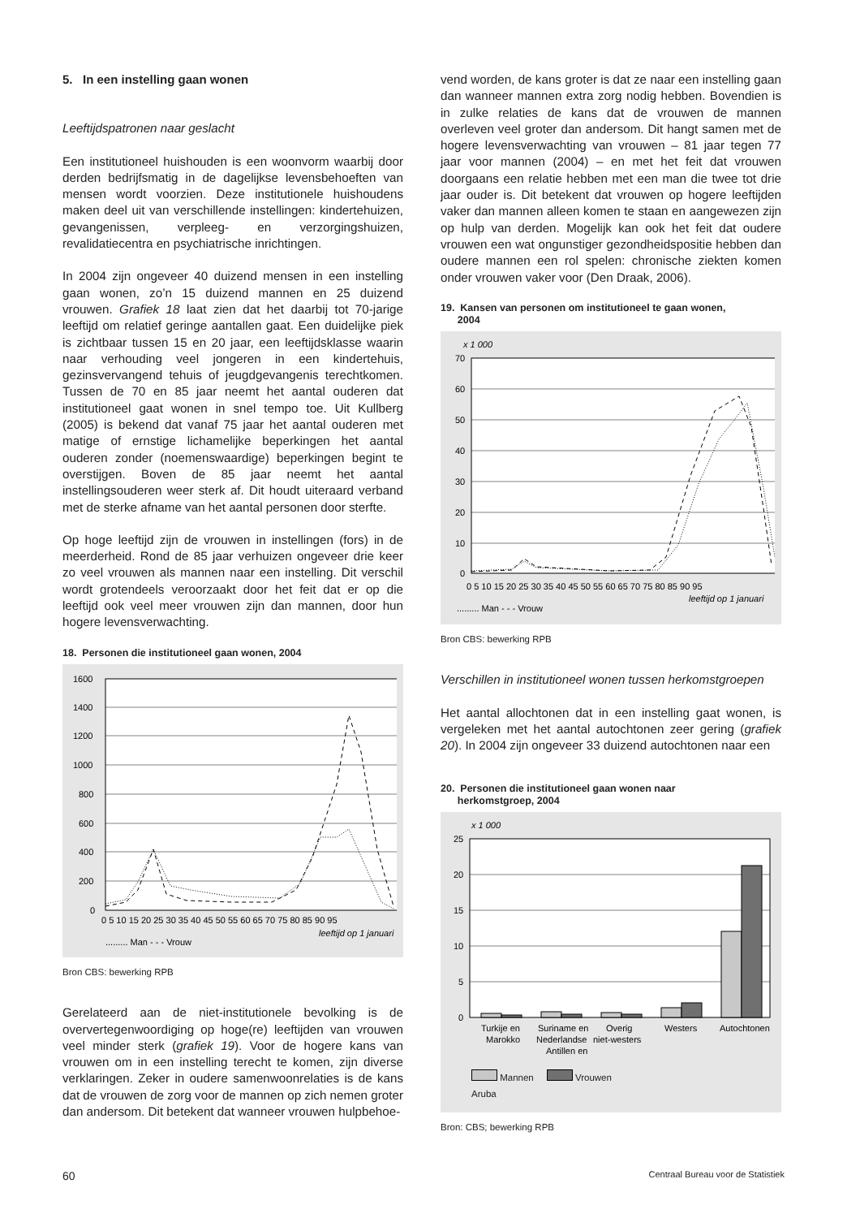5. In een instelling gaan wonen
Leeftijdspatronen naar geslacht
Een institutioneel huishouden is een woonvorm waarbij door derden bedrijfsmatig in de dagelijkse levensbehoeften van mensen wordt voorzien. Deze institutionele huishoudens maken deel uit van verschillende instellingen: kindertehuizen, gevangenissen, verpleeg- en verzorgingshuizen, revalidatiecentra en psychiatrische inrichtingen.
In 2004 zijn ongeveer 40 duizend mensen in een instelling gaan wonen, zo’n 15 duizend mannen en 25 duizend vrouwen. Grafiek 18 laat zien dat het daarbij tot 70-jarige leeftijd om relatief geringe aantallen gaat. Een duidelijke piek is zichtbaar tussen 15 en 20 jaar, een leeftijdsklasse waarin naar verhouding veel jongeren in een kindertehuis, gezinsvervangend tehuis of jeugdgevangenis terechtkomen. Tussen de 70 en 85 jaar neemt het aantal ouderen dat institutioneel gaat wonen in snel tempo toe. Uit Kullberg (2005) is bekend dat vanaf 75 jaar het aantal ouderen met matige of ernstige lichamelijke beperkingen het aantal ouderen zonder (noemenswaardige) beperkingen begint te overstijgen. Boven de 85 jaar neemt het aantal instellingsouderen weer sterk af. Dit houdt uiteraard verband met de sterke afname van het aantal personen door sterfte.
Op hoge leeftijd zijn de vrouwen in instellingen (fors) in de meerderheid. Rond de 85 jaar verhuizen ongeveer drie keer zo veel vrouwen als mannen naar een instelling. Dit verschil wordt grotendeels veroorzaakt door het feit dat er op die leeftijd ook veel meer vrouwen zijn dan mannen, door hun hogere levensverwachting.
18. Personen die institutioneel gaan wonen, 2004
1600
1400
1200
1000
800
600
400
200
0
0 5 10 15 20 25 30 35 40 45 50 55 60 65 70 75 80 85 90 95
leeftijd op 1 januari
......... Man - - - Vrouw
Bron CBS: bewerking RPB
Gerelateerd aan de niet-institutionele bevolking is de oververtegenwoordiging op hoge(re) leeftijden van vrouwen veel minder sterk (grafiek 19). Voor de hogere kans van vrouwen om in een instelling terecht te komen, zijn diverse verklaringen. Zeker in oudere samenwoonrelaties is de kans dat de vrouwen de zorg voor de mannen op zich nemen groter dan andersom. Dit betekent dat wanneer vrouwen hulpbehoe-
vend worden, de kans groter is dat ze naar een instelling gaan dan wanneer mannen extra zorg nodig hebben. Bovendien is in zulke relaties de kans dat de vrouwen de mannen overleven veel groter dan andersom. Dit hangt samen met de hogere levensverwachting van vrouwen – 81 jaar tegen 77 jaar voor mannen (2004) – en met het feit dat vrouwen doorgaans een relatie hebben met een man die twee tot drie jaar ouder is. Dit betekent dat vrouwen op hogere leeftijden vaker dan mannen alleen komen te staan en aangewezen zijn op hulp van derden. Mogelijk kan ook het feit dat oudere vrouwen een wat ongunstiger gezondheidspositie hebben dan oudere mannen een rol spelen: chronische ziekten komen onder vrouwen vaker voor (Den Draak, 2006).
19. Kansen van personen om institutioneel te gaan wonen,
2004
x 1 000
70
60
50
40
30
20
10
0
0 5 10 15 20 25 30 35 40 45 50 55 60 65 70 75 80 85 90 95
leeftijd op 1 januari
......... Man - - - Vrouw
Bron CBS: bewerking RPB
Verschillen in institutioneel wonen tussen herkomstgroepen
Het aantal allochtonen dat in een instelling gaat wonen, is vergeleken met het aantal autochtonen zeer gering (grafiek 20). In 2004 zijn ongeveer 33 duizend autochtonen naar een
20. Personen die institutioneel gaan wonen naar
herkomstgroep, 2004
x 1 000
25
20
15
10
5
0
Turkije en
Marokko
Suriname en
Nederlandse
Antillen en
Overig
niet-westers
Westers
Autochtonen
Mannen Vrouwen
Aruba
Bron: CBS; bewerking RPB
60 Centraal Bureau voor de Statistiek